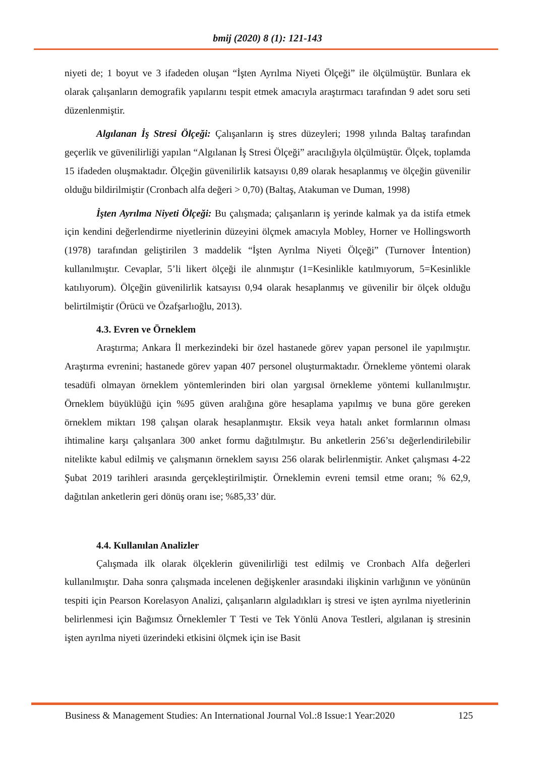bmij (2020) 8 (1): 121-143
niyeti de; 1 boyut ve 3 ifadeden oluşan “İşten Ayrılma Niyeti Ölçeği” ile ölçülmüştür. Bunlara ek olarak çalışanların demografik yapılarını tespit etmek amacıyla araştırmacı tarafından 9 adet soru seti düzenlenmiştir.
Algılanan İş Stresi Ölçeği: Çalışanların iş stres düzeyleri; 1998 yılında Baltaş tarafından geçerlik ve güvenilirliği yapılan “Algılanan İş Stresi Ölçeği” aracılığıyla ölçülmüştür. Ölçek, toplamda 15 ifadeden oluşmaktadır. Ölçeğin güvenilirlik katsayısı 0,89 olarak hesaplanmış ve ölçeğin güvenilir olduğu bildirilmiştir (Cronbach alfa değeri > 0,70) (Baltaş, Atakuman ve Duman, 1998)
İşten Ayrılma Niyeti Ölçeği: Bu çalışmada; çalışanların iş yerinde kalmak ya da istifa etmek için kendini değerlendirme niyetlerinin düzeyini ölçmek amacıyla Mobley, Horner ve Hollingsworth (1978) tarafından geliştirilen 3 maddelik “İşten Ayrılma Niyeti Ölçeği” (Turnover İntention) kullanılmıştır. Cevaplar, 5’li likert ölçeği ile alınmıştır (1=Kesinlikle katılmıyorum, 5=Kesinlikle katılıyorum). Ölçeğin güvenilirlik katsayısı 0,94 olarak hesaplanmış ve güvenilir bir ölçek olduğu belirtilmiştir (Örücü ve Özafşarlıoğlu, 2013).
4.3. Evren ve Örneklem
Araştırma; Ankara İl merkezindeki bir özel hastanede görev yapan personel ile yapılmıştır. Araştırma evrenini; hastanede görev yapan 407 personel oluşturmaktadır. Örnekleme yöntemi olarak tesadüfi olmayan örneklem yöntemlerinden biri olan yargısal örnekleme yöntemi kullanılmıştır. Örneklem büyüklüğü için %95 güven aralığına göre hesaplama yapılmış ve buna göre gereken örneklem miktarı 198 çalışan olarak hesaplanmıştır. Eksik veya hatalı anket formlarının olması ihtimaline karşı çalışanlara 300 anket formu dağıtılmıştır. Bu anketlerin 256’sı değerlendirilebilir nitelikte kabul edilmiş ve çalışmanın örneklem sayısı 256 olarak belirlenmiştir. Anket çalışması 4-22 Şubat 2019 tarihleri arasında gerçekleştirilmiştir. Örneklemin evreni temsil etme oranı; % 62,9, dağıtılan anketlerin geri dönüş oranı ise; %85,33’ dür.
4.4. Kullanılan Analizler
Çalışmada ilk olarak ölçeklerin güvenilirliği test edilmiş ve Cronbach Alfa değerleri kullanılmıştır. Daha sonra çalışmada incelenen değişkenler arasındaki ilişkinin varlığının ve yönünün tespiti için Pearson Korelasyon Analizi, çalışanların algıladıkları iş stresi ve işten ayrılma niyetlerinin belirlenmesi için Bağımsız Örneklemler T Testi ve Tek Yönlü Anova Testleri, algılanan iş stresinin işten ayrılma niyeti üzerindeki etkisini ölçmek için ise Basit
Business & Management Studies: An International Journal Vol.:8 Issue:1 Year:2020 125